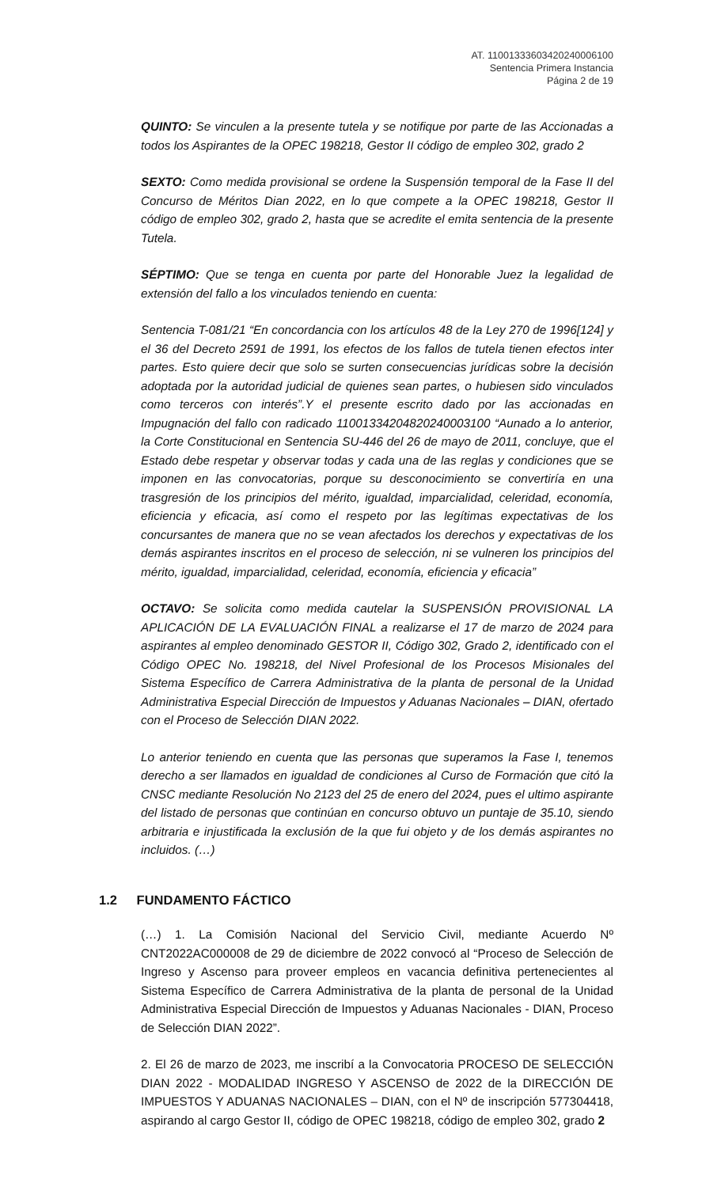AT. 11001333603420240006100
Sentencia Primera Instancia
Página 2 de 19
QUINTO: Se vinculen a la presente tutela y se notifique por parte de las Accionadas a todos los Aspirantes de la OPEC 198218, Gestor II código de empleo 302, grado 2
SEXTO: Como medida provisional se ordene la Suspensión temporal de la Fase II del Concurso de Méritos Dian 2022, en lo que compete a la OPEC 198218, Gestor II código de empleo 302, grado 2, hasta que se acredite el emita sentencia de la presente Tutela.
SÉPTIMO: Que se tenga en cuenta por parte del Honorable Juez la legalidad de extensión del fallo a los vinculados teniendo en cuenta:
Sentencia T-081/21 “En concordancia con los artículos 48 de la Ley 270 de 1996[124] y el 36 del Decreto 2591 de 1991, los efectos de los fallos de tutela tienen efectos inter partes. Esto quiere decir que solo se surten consecuencias jurídicas sobre la decisión adoptada por la autoridad judicial de quienes sean partes, o hubiesen sido vinculados como terceros con interés”.Y el presente escrito dado por las accionadas en Impugnación del fallo con radicado 11001334204820240003100 “Aunado a lo anterior, la Corte Constitucional en Sentencia SU-446 del 26 de mayo de 2011, concluye, que el Estado debe respetar y observar todas y cada una de las reglas y condiciones que se imponen en las convocatorias, porque su desconocimiento se convertiría en una trasgresión de los principios del mérito, igualdad, imparcialidad, celeridad, economía, eficiencia y eficacia, así como el respeto por las legítimas expectativas de los concursantes de manera que no se vean afectados los derechos y expectativas de los demás aspirantes inscritos en el proceso de selección, ni se vulneren los principios del mérito, igualdad, imparcialidad, celeridad, economía, eficiencia y eficacia”
OCTAVO: Se solicita como medida cautelar la SUSPENSIÓN PROVISIONAL LA APLICACIÓN DE LA EVALUACIÓN FINAL a realizarse el 17 de marzo de 2024 para aspirantes al empleo denominado GESTOR II, Código 302, Grado 2, identificado con el Código OPEC No. 198218, del Nivel Profesional de los Procesos Misionales del Sistema Específico de Carrera Administrativa de la planta de personal de la Unidad Administrativa Especial Dirección de Impuestos y Aduanas Nacionales – DIAN, ofertado con el Proceso de Selección DIAN 2022.
Lo anterior teniendo en cuenta que las personas que superamos la Fase I, tenemos derecho a ser llamados en igualdad de condiciones al Curso de Formación que citó la CNSC mediante Resolución No 2123 del 25 de enero del 2024, pues el ultimo aspirante del listado de personas que continúan en concurso obtuvo un puntaje de 35.10, siendo arbitraria e injustificada la exclusión de la que fui objeto y de los demás aspirantes no incluidos. (…)
1.2 FUNDAMENTO FÁCTICO
(…) 1. La Comisión Nacional del Servicio Civil, mediante Acuerdo Nº CNT2022AC000008 de 29 de diciembre de 2022 convocó al “Proceso de Selección de Ingreso y Ascenso para proveer empleos en vacancia definitiva pertenecientes al Sistema Específico de Carrera Administrativa de la planta de personal de la Unidad Administrativa Especial Dirección de Impuestos y Aduanas Nacionales - DIAN, Proceso de Selección DIAN 2022”.
2. El 26 de marzo de 2023, me inscribí a la Convocatoria PROCESO DE SELECCIÓN DIAN 2022 - MODALIDAD INGRESO Y ASCENSO de 2022 de la DIRECCIÓN DE IMPUESTOS Y ADUANAS NACIONALES – DIAN, con el Nº de inscripción 577304418, aspirando al cargo Gestor II, código de OPEC 198218, código de empleo 302, grado 2